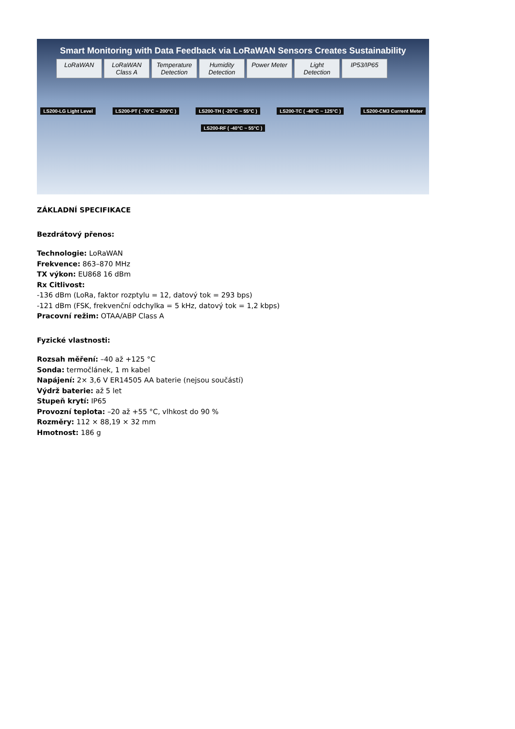Smart Monitoring with Data Feedback via LoRaWAN Sensors Creates Sustainability
LoRaWAN LoRaWAN Class A
Temperature Detection
Humidity Detection
Power Meter
Light Detection
IP53/IP65
LS200-LG Light Level LS200-PT ( -70°C ~ 200°C ) LS200-TH ( -20°C ~ 55°C ) LS200-TC ( -40°C ~ 125°C ) LS200-CM3 Current Meter LS200-RF ( -40°C ~ 55°C )
ZÁKLADNÍ SPECIFIKACE
Bezdrátový přenos:
Technologie: LoRaWAN
Frekvence: 863–870 MHz
TX výkon: EU868 16 dBm
Rx Citlivost:
-136 dBm (LoRa, faktor rozptylu = 12, datový tok = 293 bps)
-121 dBm (FSK, frekvenční odchylka = 5 kHz, datový tok = 1,2 kbps)
Pracovní režim: OTAA/ABP Class A
Fyzické vlastnosti:
Rozsah měření: –40 až +125 °C
Sonda: termočlánek, 1 m kabel
Napájení: 2× 3,6 V ER14505 AA baterie (nejsou součástí)
Výdrž baterie: až 5 let
Stupeň krytí: IP65
Provozní teplota: –20 až +55 °C, vlhkost do 90 %
Rozměry: 112 × 88,19 × 32 mm
Hmotnost: 186 g